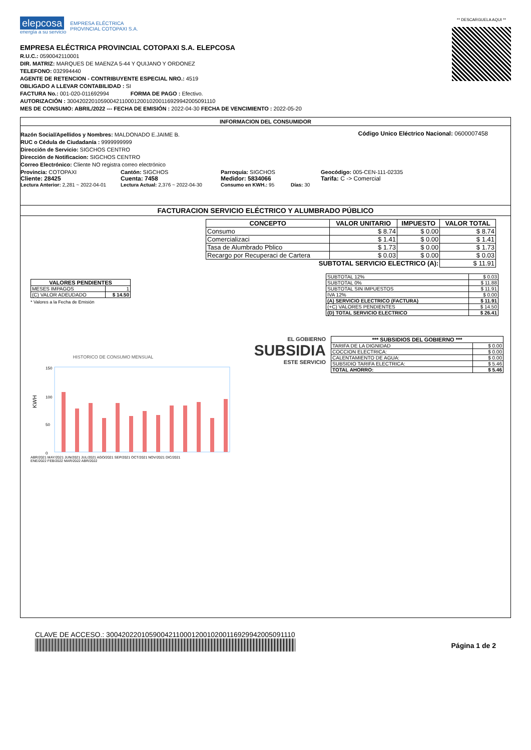elepcosa
energía a su servicio
EMPRESA ELÉCTRICA
PROVINCIAL COTOPAXI S.A.
EMPRESA ELÉCTRICA PROVINCIAL COTOPAXI S.A. ELEPCOSA
R.U.C.: 0590042110001
DIR. MATRIZ: MARQUES DE MAENZA 5-44 Y QUIJANO Y ORDONEZ
TELEFONO: 032994440
AGENTE DE RETENCION - CONTRIBUYENTE ESPECIAL NRO.: 4519
OBLIGADO A LLEVAR CONTABILIDAD : SI
FACTURA No.: 001-020-011692994 FORMA DE PAGO : Efectivo.
AUTORIZACIÓN : 3004202201059004211000120010200116929942005091110
MES DE CONSUMO: ABRIL/2022 --- FECHA DE EMISIÓN : 2022-04-30 FECHA DE VENCIMIENTO : 2022-05-20
** DESCARGUELA AQUI **
INFORMACION DEL CONSUMIDOR
Razón Social/Apellidos y Nombres: MALDONADO E.JAIME B.
RUC o Cédula de Ciudadanía : 9999999999
Dirección de Servicio: SIGCHOS CENTRO
Dirección de Notificacion: SIGCHOS CENTRO
Correo Electrónico: Cliente NO registra correo electrónico
Código Unico Eléctrico Nacional: 0600007458
Provincia: COTOPAXI Cantón: SIGCHOS Parroquia: SIGCHOS Geocódigo: 005-CEN-111-02335
Cliente: 28425 Cuenta: 7458 Medidor: 5834066 Tarifa: C -> Comercial
Lectura Anterior: 2,281 ~ 2022-04-01
Lectura Actual: 2,376 ~ 2022-04-30
Consumo en KWH.: 95 Días: 30
FACTURACION SERVICIO ELÉCTRICO Y ALUMBRADO PÚBLICO
| VALORES PENDIENTES | |
| --- | --- |
| MESES IMPAGOS | 1 |
| (C) VALOR ADEUDADO | $ 14.50 |
* Valores a la Fecha de Emisión
HISTORICO DE CONSUMO MENSUAL
KWH
150
100
50
0
ABR/2021 MAY/2021 JUN/2021 JUL/2021 AGO/2021 SEP/2021 OCT/2021 NOV/2021 DIC/2021 ENE/2022 FEB/2022 MAR/2022 ABR/2022
| CONCEPTO | VALOR UNITARIO | IMPUESTO | VALOR TOTAL |
| --- | --- | --- | --- |
| Consumo | $ 8.74 | $ 0.00 | $ 8.74 |
| Comercializaci | $ 1.41 | $ 0.00 | $ 1.41 |
| Tasa de Alumbrado Pblico | $ 1.73 | $ 0.00 | $ 1.73 |
| Recargo por Recuperaci de Cartera | $ 0.03 | $ 0.00 | $ 0.03 |
| SUBTOTAL SERVICIO ELECTRICO (A): | | | $ 11.91 |
| SUBTOTAL 12% | $ 0.03 |
| SUBTOTAL 0% | $ 11.88 |
| SUBTOTAL SIN IMPUESTOS | $ 11.91 |
| IVA 12% | $ 0.00 |
| (A) SERVICIO ELECTRICO (FACTURA) | $ 11.91 |
| (+C) VALORES PENDIENTES | $ 14.50 |
| (D) TOTAL SERVICIO ELECTRICO | $ 26.41 |
EL GOBIERNO
SUBSIDIA
ESTE SERVICIO
| *** SUBSIDIOS DEL GOBIERNO *** | |
| --- | --- |
| TARIFA DE LA DIGNIDAD | $ 0.00 |
| COCCION ELECTRICA: | $ 0.00 |
| CALENTAMIENTO DE AGUA: | $ 0.00 |
| SUBSIDIO TARIFA ELECTRICA: | $ 5.46 |
| TOTAL AHORRO: | $ 5.46 |
CLAVE DE ACCESO.: 3004202201059004211000120010200116929942005091110
Página 1 de 2